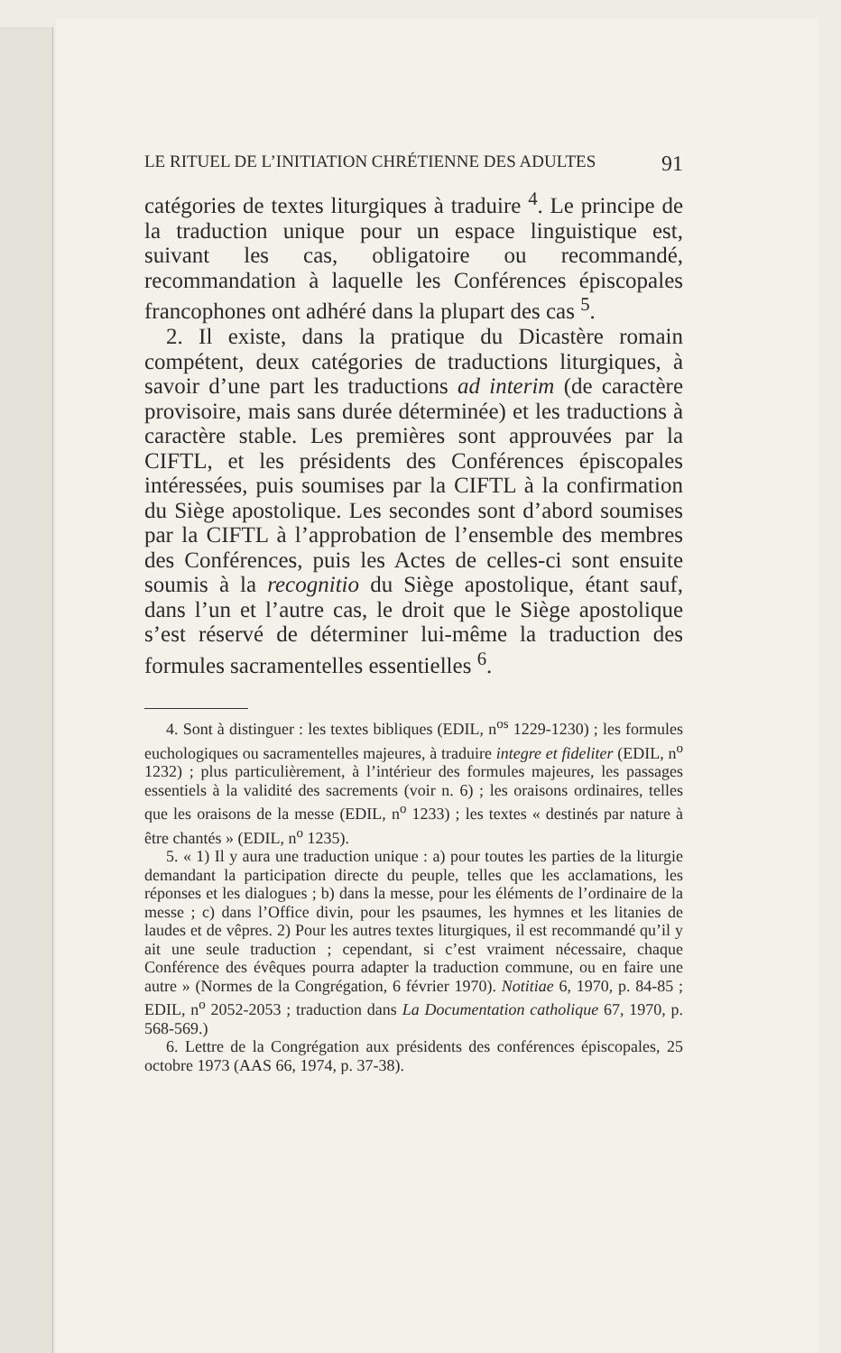LE RITUEL DE L’INITIATION CHRÉTIENNE DES ADULTES 91
catégories de textes liturgiques à traduire <sup>4</sup>. Le principe de la traduction unique pour un espace linguistique est, suivant les cas, obligatoire ou recommandé, recommandation à laquelle les Conférences épiscopales francophones ont adhéré dans la plupart des cas <sup>5</sup>.
2. Il existe, dans la pratique du Dicastère romain compétent, deux catégories de traductions liturgiques, à savoir d’une part les traductions ad interim (de caractère provisoire, mais sans durée déterminée) et les traductions à caractère stable. Les premières sont approuvées par la CIFTL, et les présidents des Conférences épiscopales intéressées, puis soumises par la CIFTL à la confirmation du Siège apostolique. Les secondes sont d’abord soumises par la CIFTL à l’approbation de l’ensemble des membres des Conférences, puis les Actes de celles-ci sont ensuite soumis à la recognitio du Siège apostolique, étant sauf, dans l’un et l’autre cas, le droit que le Siège apostolique s’est réservé de déterminer lui-même la traduction des formules sacramentelles essentielles <sup>6</sup>.
4. Sont à distinguer : les textes bibliques (EDIL, n<sup>os</sup> 1229-1230) ; les formules euchologiques ou sacramentelles majeures, à traduire integre et fideliter (EDIL, n<sup>o</sup> 1232) ; plus particulièrement, à l’intérieur des formules majeures, les passages essentiels à la validité des sacrements (voir n. 6) ; les oraisons ordinaires, telles que les oraisons de la messe (EDIL, n<sup>o</sup> 1233) ; les textes « destinés par nature à être chantés » (EDIL, n<sup>o</sup> 1235).
5. « 1) Il y aura une traduction unique : a) pour toutes les parties de la liturgie demandant la participation directe du peuple, telles que les acclamations, les réponses et les dialogues ; b) dans la messe, pour les éléments de l’ordinaire de la messe ; c) dans l’Office divin, pour les psaumes, les hymnes et les litanies de laudes et de vêpres. 2) Pour les autres textes liturgiques, il est recommandé qu’il y ait une seule traduction ; cependant, si c’est vraiment nécessaire, chaque Conférence des évêques pourra adapter la traduction commune, ou en faire une autre » (Normes de la Congrégation, 6 février 1970). Notitiae 6, 1970, p. 84-85 ; EDIL, n<sup>o</sup> 2052-2053 ; traduction dans La Documentation catholique 67, 1970, p. 568-569.)
6. Lettre de la Congrégation aux présidents des conférences épiscopales, 25 octobre 1973 (AAS 66, 1974, p. 37-38).